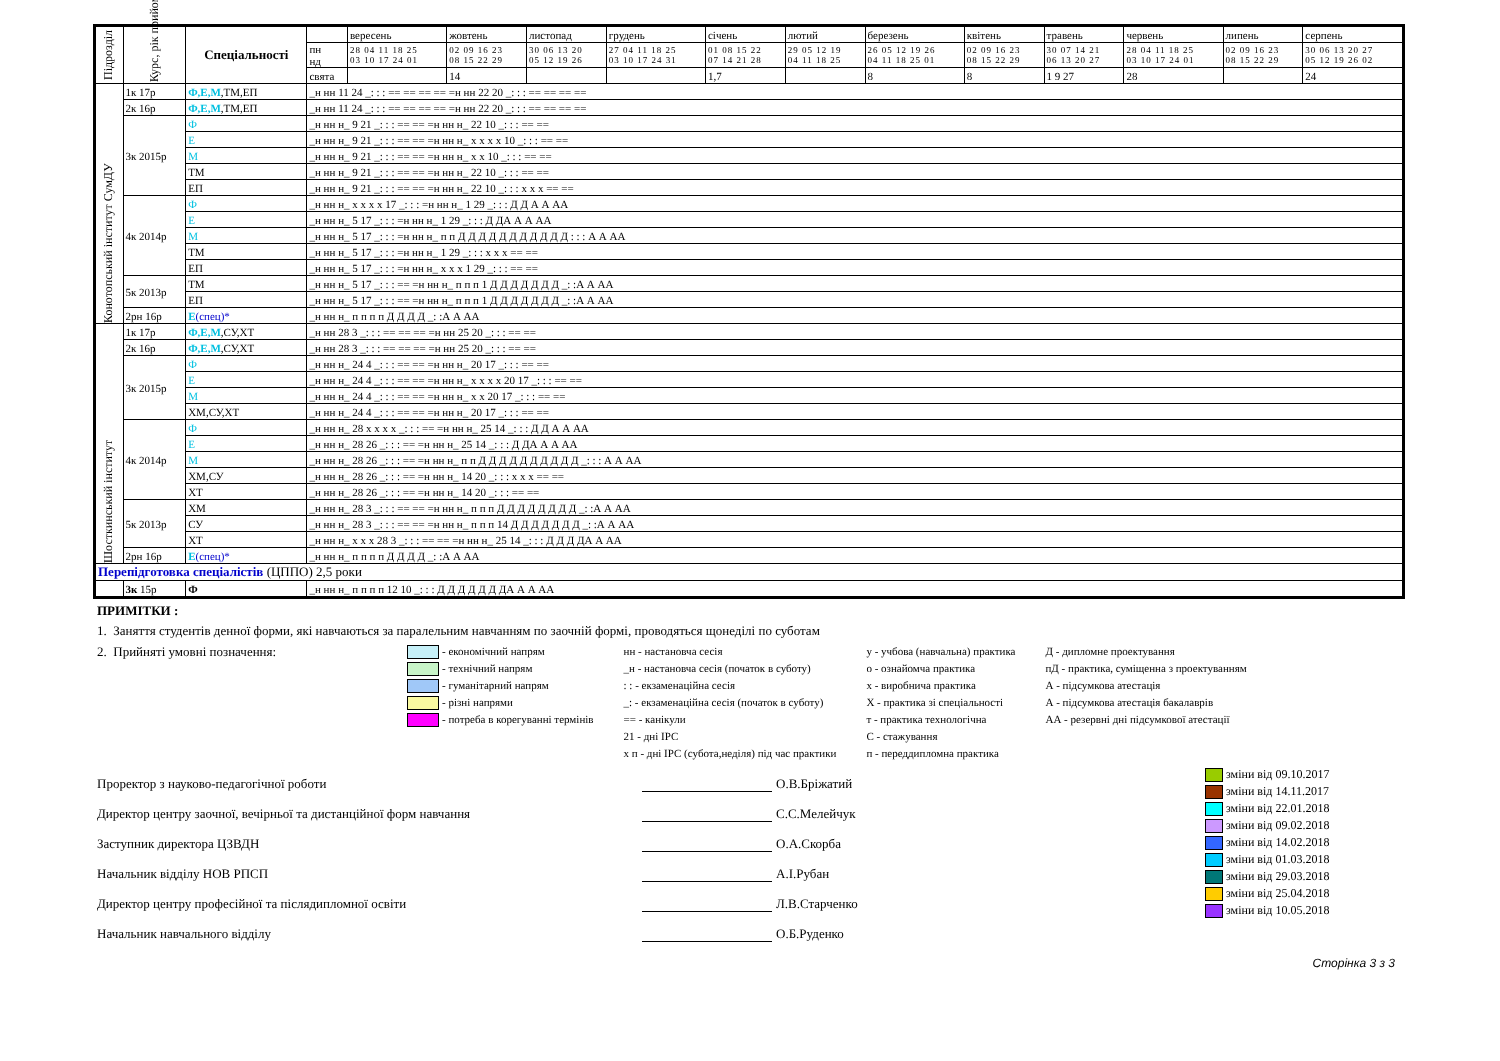| Підрозділ | Курс, рік прийому | Спеціальності | | вересень | жовтень | листопад | грудень | січень | лютий | березень | квітень | травень | червень | липень | серпень |
| | | | пн нд | 28 04 11 18 25 03 10 17 24 01 | 02 09 16 23 08 15 22 29 | 30 06 13 20 05 12 19 26 | 27 04 11 18 25 03 10 17 24 31 | 01 08 15 22 07 14 21 28 | 29 05 12 19 04 11 18 25 | 26 05 12 19 26 04 11 18 25 01 | 02 09 16 23 08 15 22 29 | 30 07 14 21 06 13 20 27 | 28 04 11 18 25 03 10 17 24 01 | 02 09 16 23 08 15 22 29 | 30 06 13 20 27 05 12 19 26 02 |
| | | | свята | | 14 | | | 1,7 | | 8 | 8 | 1 9 27 | 28 | | 24 |
| Конотопський інститут СумДУ | 1к 17р | Ф,Е,М ,ТМ,ЕП | _н нн 11 24 _: : : == == == == =н нн 22 20 _: : : == == == == | | | | | | | | | | | | |
| | 2к 16р | Ф,Е,М ,ТМ,ЕП | _н нн 11 24 _: : : == == == == =н нн 22 20 _: : : == == == == | | | | | | | | | | | | |
| | 3к 2015р | Ф | _н нн н_ 9 21 _: : : == == =н нн н_ 22 10 _: : : == == | | | | | | | | | | | | |
| | | Е | _н нн н_ 9 21 _: : : == == =н нн н_ х х х х 10 _: : : == == | | | | | | | | | | | | |
| | | М | _н нн н_ 9 21 _: : : == == =н нн н_ х х 10 _: : : == == | | | | | | | | | | | | |
| | | ТМ | _н нн н_ 9 21 _: : : == == =н нн н_ 22 10 _: : : == == | | | | | | | | | | | | |
| | | ЕП | _н нн н_ 9 21 _: : : == == =н нн н_ 22 10 _: : : х х х == == | | | | | | | | | | | | |
| | 4к 2014р | Ф | _н нн н_ х х х х 17 _: : : =н нн н_ 1 29 _: : : Д Д А А АА | | | | | | | | | | | | |
| | | Е | _н нн н_ 5 17 _: : : =н нн н_ 1 29 _: : : Д ДА А А АА | | | | | | | | | | | | |
| | | М | _н нн н_ 5 17 _: : : =н нн н_ п п Д Д Д Д Д Д Д Д Д Д Д : : : А А АА | | | | | | | | | | | | |
| | | ТМ | _н нн н_ 5 17 _: : : =н нн н_ 1 29 _: : : х х х == == | | | | | | | | | | | | |
| | | ЕП | _н нн н_ 5 17 _: : : =н нн н_ х х х 1 29 _: : : == == | | | | | | | | | | | | |
| | 5к 2013р | ТМ | _н нн н_ 5 17 _: : : == =н нн н_ п п п 1 Д Д Д Д Д Д Д _: :А А АА | | | | | | | | | | | | |
| | | ЕП | _н нн н_ 5 17 _: : : == =н нн н_ п п п 1 Д Д Д Д Д Д Д _: :А А АА | | | | | | | | | | | | |
| | 2рн 16р | Е (спец)* | _н нн н_ п п п п Д Д Д Д _: :А А АА | | | | | | | | | | | | |
| Шосткинський інститут | 1к 17р | Ф,Е,М ,СУ,ХТ | _н нн 28 3 _: : : == == == =н нн 25 20 _: : : == == | | | | | | | | | | | | |
| | 2к 16р | Ф,Е,М ,СУ,ХТ | _н нн 28 3 _: : : == == == =н нн 25 20 _: : : == == | | | | | | | | | | | | |
| | 3к 2015р | Ф | _н нн н_ 24 4 _: : : == == =н нн н_ 20 17 _: : : == == | | | | | | | | | | | | |
| | | Е | _н нн н_ 24 4 _: : : == == =н нн н_ х х х х 20 17 _: : : == == | | | | | | | | | | | | |
| | | М | _н нн н_ 24 4 _: : : == == =н нн н_ х х 20 17 _: : : == == | | | | | | | | | | | | |
| | | ХМ,СУ,ХТ | _н нн н_ 24 4 _: : : == == =н нн н_ 20 17 _: : : == == | | | | | | | | | | | | |
| | 4к 2014р | Ф | _н нн н_ 28 х х х х _: : : == =н нн н_ 25 14 _: : : Д Д А А АА | | | | | | | | | | | | |
| | | Е | _н нн н_ 28 26 _: : : == =н нн н_ 25 14 _: : : Д ДА А А АА | | | | | | | | | | | | |
| | | М | _н нн н_ 28 26 _: : : == =н нн н_ п п Д Д Д Д Д Д Д Д Д Д _: : : А А АА | | | | | | | | | | | | |
| | | ХМ,СУ | _н нн н_ 28 26 _: : : == =н нн н_ 14 20 _: : : х х х == == | | | | | | | | | | | | |
| | | ХТ | _н нн н_ 28 26 _: : : == =н нн н_ 14 20 _: : : == == | | | | | | | | | | | | |
| | 5к 2013р | ХМ | _н нн н_ 28 3 _: : : == == =н нн н_ п п п Д Д Д Д Д Д Д Д _: :А А АА | | | | | | | | | | | | |
| | | СУ | _н нн н_ 28 3 _: : : == == =н нн н_ п п п 14 Д Д Д Д Д Д Д _: :А А АА | | | | | | | | | | | | |
| | | ХТ | _н нн н_ х х х 28 3 _: : : == == =н нн н_ 25 14 _: : : Д Д Д ДА А АА | | | | | | | | | | | | |
| | 2рн 16р | Е (спец)* | _н нн н_ п п п п Д Д Д Д _: :А А АА | | | | | | | | | | | | |
| Перепідготовка спеціалістів (ЦППО) 2,5 роки | | | | | | | | | | | | | | | |
| | 3к 15р | Ф | _н нн н_ п п п п 12 10 _: : : Д Д Д Д Д Д ДА А А АА | | | | | | | | | | | | |
ПРИМІТКИ :
1. Заняття студентів денної форми, які навчаються за паралельним навчанням по заочній формі, проводяться щонеділі по суботам
2. Прийняті умовні позначення:
- економічний напрям
- технічний напрям
- гуманітарний напрям
- різні напрями
- потреба в корегуванні термінів
нн - настановча сесія
_н - настановча сесія (початок в суботу)
: : - екзаменаційна сесія
_: - екзаменаційна сесія (початок в суботу)
== - канікули
21 - дні ІРС
х п - дні ІРС (субота,неділя) під час практики
у - учбова (навчальна) практика
о - ознайомча практика
х - виробнича практика
Х - практика зі спеціальності
т - практика технологічна
С - стажування
п - переддипломна практика
Д - дипломне проектування
пД - практика, суміщенна з проектуванням
А - підсумкова атестація
А - підсумкова атестація бакалаврів
АА - резервні дні підсумкової атестації
Проректор з науково-педагогічної роботи О.В.Бріжатий
Директор центру заочної, вечірньої та дистанційної форм навчання С.С.Мелейчук
Заступник директора ЦЗВДН О.А.Скорба
Начальник відділу НОВ РПСП А.І.Рубан
Директор центру професійної та післядипломної освіти Л.В.Старченко
Начальник навчального відділу О.Б.Руденко
зміни від 09.10.2017
зміни від 14.11.2017
зміни від 22.01.2018
зміни від 09.02.2018
зміни від 14.02.2018
зміни від 01.03.2018
зміни від 29.03.2018
зміни від 25.04.2018
зміни від 10.05.2018
Сторінка 3 з 3